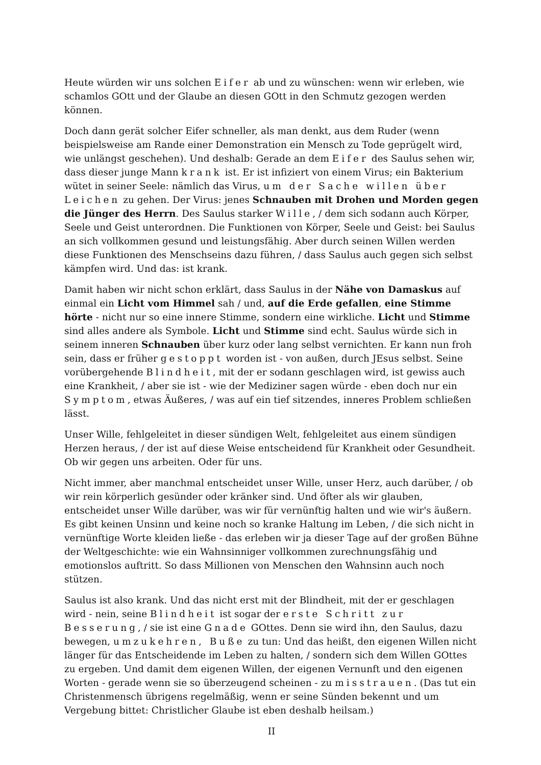Heute würden wir uns solchen Eifer ab und zu wünschen: wenn wir erleben, wie schamlos GOtt und der Glaube an diesen GOtt in den Schmutz gezogen werden können.
Doch dann gerät solcher Eifer schneller, als man denkt, aus dem Ruder (wenn beispielsweise am Rande einer Demonstration ein Mensch zu Tode geprügelt wird, wie unlängst geschehen). Und deshalb: Gerade an dem Eifer des Saulus sehen wir, dass dieser junge Mann krank ist. Er ist infiziert von einem Virus; ein Bakterium wütet in seiner Seele: nämlich das Virus, um der Sache willen über Leichen zu gehen. Der Virus: jenes Schnauben mit Drohen und Morden gegen die Jünger des Herrn. Des Saulus starker Wille, / dem sich sodann auch Körper, Seele und Geist unterordnen. Die Funktionen von Körper, Seele und Geist: bei Saulus an sich vollkommen gesund und leistungsfähig. Aber durch seinen Willen werden diese Funktionen des Menschseins dazu führen, / dass Saulus auch gegen sich selbst kämpfen wird. Und das: ist krank.
Damit haben wir nicht schon erklärt, dass Saulus in der Nähe von Damaskus auf einmal ein Licht vom Himmel sah / und, auf die Erde gefallen, eine Stimme hörte - nicht nur so eine innere Stimme, sondern eine wirkliche. Licht und Stimme sind alles andere als Symbole. Licht und Stimme sind echt. Saulus würde sich in seinem inneren Schnauben über kurz oder lang selbst vernichten. Er kann nun froh sein, dass er früher gestoppt worden ist - von außen, durch JEsus selbst. Seine vorübergehende Blindheit, mit der er sodann geschlagen wird, ist gewiss auch eine Krankheit, / aber sie ist - wie der Mediziner sagen würde - eben doch nur ein Symptom, etwas Äußeres, / was auf ein tief sitzendes, inneres Problem schließen lässt.
Unser Wille, fehlgeleitet in dieser sündigen Welt, fehlgeleitet aus einem sündigen Herzen heraus, / der ist auf diese Weise entscheidend für Krankheit oder Gesundheit. Ob wir gegen uns arbeiten. Oder für uns.
Nicht immer, aber manchmal entscheidet unser Wille, unser Herz, auch darüber, / ob wir rein körperlich gesünder oder kränker sind. Und öfter als wir glauben, entscheidet unser Wille darüber, was wir für vernünftig halten und wie wir's äußern. Es gibt keinen Unsinn und keine noch so kranke Haltung im Leben, / die sich nicht in vernünftige Worte kleiden ließe - das erleben wir ja dieser Tage auf der großen Bühne der Weltgeschichte: wie ein Wahnsinniger vollkommen zurechnungsfähig und emotionslos auftritt. So dass Millionen von Menschen den Wahnsinn auch noch stützen.
Saulus ist also krank. Und das nicht erst mit der Blindheit, mit der er geschlagen wird - nein, seine Blindheit ist sogar der erste Schritt zur Besserung, / sie ist eine Gnade GOttes. Denn sie wird ihn, den Saulus, dazu bewegen, umzukehren, Buße zu tun: Und das heißt, den eigenen Willen nicht länger für das Entscheidende im Leben zu halten, / sondern sich dem Willen GOttes zu ergeben. Und damit dem eigenen Willen, der eigenen Vernunft und den eigenen Worten - gerade wenn sie so überzeugend scheinen - zu misstrauen. (Das tut ein Christenmensch übrigens regelmäßig, wenn er seine Sünden bekennt und um Vergebung bittet: Christlicher Glaube ist eben deshalb heilsam.)
II